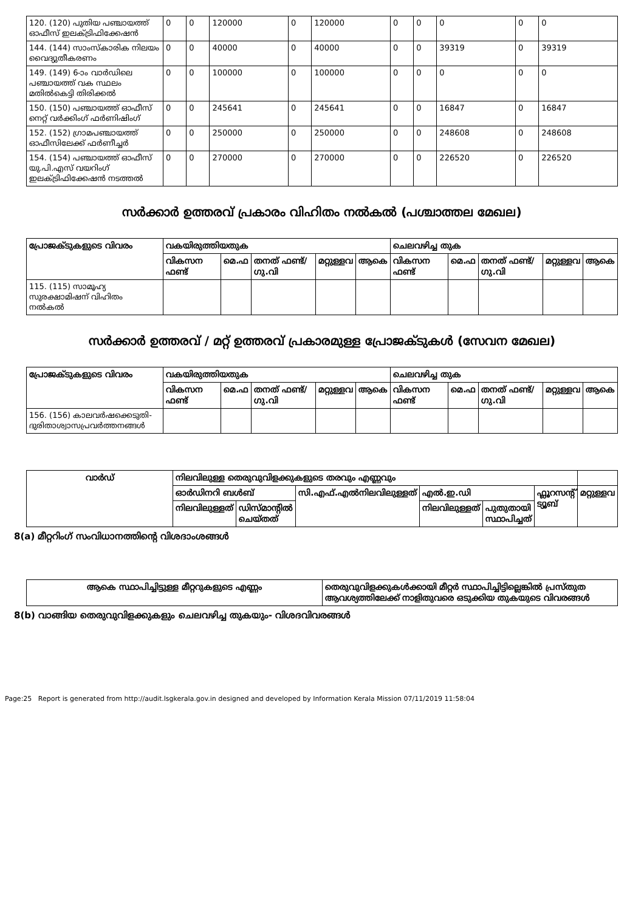| 120. (120) പുതിയ പഞ്ചായത്ത് ഓഫീസ് ഇലക്ട്രിഫിക്കേഷൻ | 0 | 0 | 120000 | 0 | 120000 | 0 | 0 | 0 | 0 | 0 |
| 144. (144) സാംസ്കാരിക നിലയം വൈദ്യുതീകരണം | 0 | 0 | 40000 | 0 | 40000 | 0 | 0 | 39319 | 0 | 39319 |
| 149. (149) 6-ാം വാർഡിലെ പഞ്ചായത്ത് വക സ്ഥലം മതിൽകെട്ടി തിരിക്കൽ | 0 | 0 | 100000 | 0 | 100000 | 0 | 0 | 0 | 0 | 0 |
| 150. (150) പഞ്ചായത്ത് ഓഫീസ് നെറ്റ് വർക്കിംഗ് ഫർണിഷിംഗ് | 0 | 0 | 245641 | 0 | 245641 | 0 | 0 | 16847 | 0 | 16847 |
| 152. (152) ഗ്രാമപഞ്ചായത്ത് ഓഫീസിലേക്ക് ഫർണീച്ചർ | 0 | 0 | 250000 | 0 | 250000 | 0 | 0 | 248608 | 0 | 248608 |
| 154. (154) പഞ്ചായത്ത് ഓഫീസ് യു.പി.എസ് വയറിംഗ് ഇലക്ട്രിഫിക്കേഷൻ നടത്തൽ | 0 | 0 | 270000 | 0 | 270000 | 0 | 0 | 226520 | 0 | 226520 |
സർക്കാർ ഉത്തരവ് പ്രകാരം വിഹിതം നൽകൽ (പശ്ചാത്തല മേഖല)
| പ്രോജക്ടുകളുടെ വിവരം | വകയിരുത്തിയതുക | | | | | ചെലവഴിച്ച തുക | | | | |
| --- | --- | --- | --- | --- | --- | --- | --- | --- | --- | --- |
| | വികസന ഫണ്ട് | മെ.ഫ | തനത് ഫണ്ട്/ ഗു.വി | മറ്റുള്ളവ | ആകെ | വികസന ഫണ്ട് | മെ.ഫ | തനത് ഫണ്ട്/ ഗു.വി | മറ്റുള്ളവ | ആകെ |
| 115. (115) സാമൂഹ്യ സുരക്ഷാമിഷന് വിഹിതം നൽകൽ | | | | | | | | | | |
സർക്കാർ ഉത്തരവ് / മറ്റ് ഉത്തരവ് പ്രകാരമുള്ള പ്രോജക്ടുകൾ (സേവന മേഖല)
| പ്രോജക്ടുകളുടെ വിവരം | വകയിരുത്തിയതുക | | | | | ചെലവഴിച്ച തുക | | | | |
| --- | --- | --- | --- | --- | --- | --- | --- | --- | --- | --- |
| | വികസന ഫണ്ട് | മെ.ഫ | തനത് ഫണ്ട്/ ഗു.വി | മറ്റുള്ളവ | ആകെ | വികസന ഫണ്ട് | മെ.ഫ | തനത് ഫണ്ട്/ ഗു.വി | മറ്റുള്ളവ | ആകെ |
| 156. (156) കാലവർഷക്കെടുതി-ദുരിതാശ്വാസപ്രവർത്തനങ്ങൾ | | | | | | | | | | |
| വാർഡ് | നിലവിലുള്ള തെരുവുവിളക്കുകളുടെ തരവും എണ്ണവും | | | | | | |
| --- | --- | --- | --- | --- | --- | --- | --- |
| | ഓർഡിനറി ബൾബ് | | സി.എഫ്.എൽനിലവിലുള്ളത് | എൽ.ഇ.ഡി | | ഫ്ലൂറസന്റ് ട്യൂബ് | മറ്റുള്ളവ |
| | നിലവിലുള്ളത് | ഡിസ്മാന്റിൽ ചെയ്തത് | | നിലവിലുള്ളത് | പുതുതായി സ്ഥാപിച്ചത് | | |
8(a) മീറ്ററിംഗ് സംവിധാനത്തിന്റെ വിശദാംശങ്ങൾ
| ആകെ സ്ഥാപിച്ചിട്ടുള്ള മീറ്ററുകളുടെ എണ്ണം | തെരുവുവിളക്കുകൾക്കായി മീറ്റർ സ്ഥാപിച്ചിട്ടില്ലെങ്കിൽ പ്രസ്തുത ആവശ്യത്തിലേക്ക് നാളിതുവരെ ഒടുക്കിയ തുകയുടെ വിവരങ്ങൾ |
| --- | --- |
8(b) വാങ്ങിയ തെരുവുവിളക്കുകളും ചെലവഴിച്ച തുകയും- വിശദവിവരങ്ങൾ
Page:25 Report is generated from http://audit.lsgkerala.gov.in designed and developed by Information Kerala Mission 07/11/2019 11:58:04